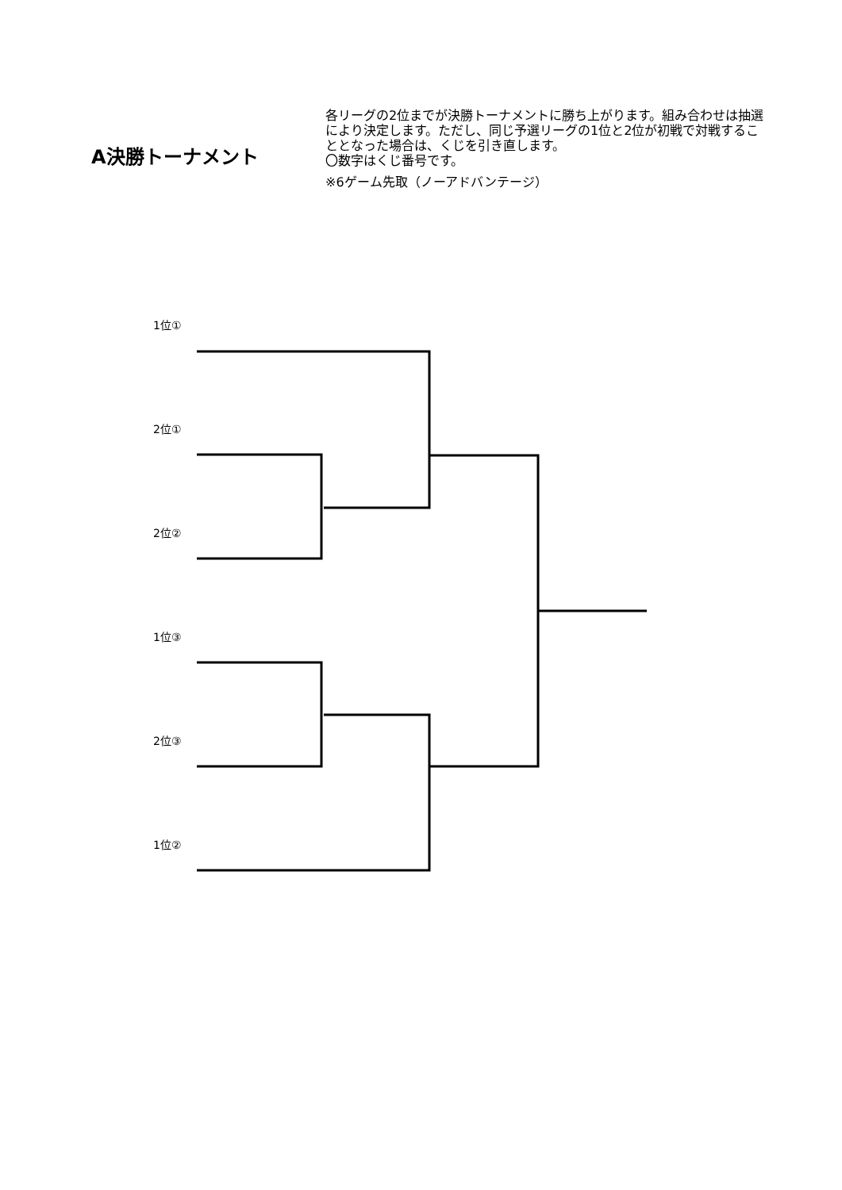A決勝トーナメント
各リーグの2位までが決勝トーナメントに勝ち上がります。組み合わせは抽選により決定します。ただし、同じ予選リーグの1位と2位が初戦で対戦することとなった場合は、くじを引き直します。
〇数字はくじ番号です。
※6ゲーム先取（ノーアドバンテージ）
1位①
2位①
2位②
1位③
2位③
1位②